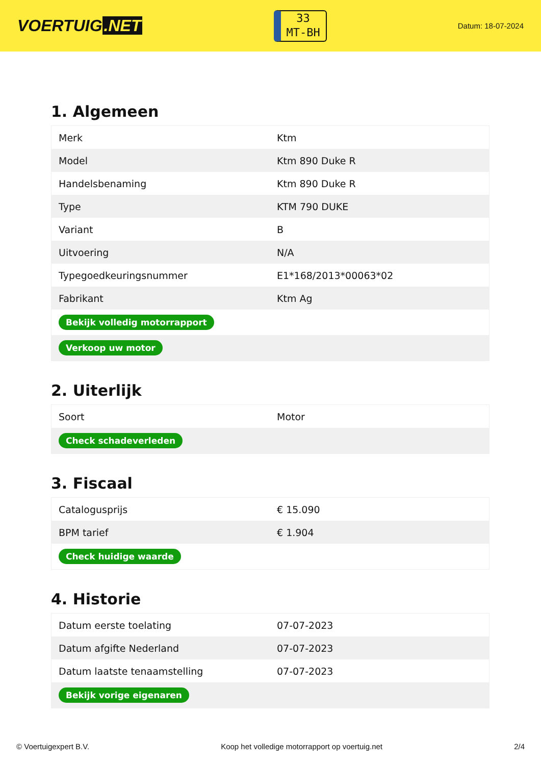VOERTUIG.NET
33
MT-BH
Datum: 18-07-2024
1. Algemeen
| Merk | Ktm |
| Model | Ktm 890 Duke R |
| Handelsbenaming | Ktm 890 Duke R |
| Type | KTM 790 DUKE |
| Variant | B |
| Uitvoering | N/A |
| Typegoedkeuringsnummer | E1*168/2013*00063*02 |
| Fabrikant | Ktm Ag |
| Bekijk volledig motorrapport | |
| Verkoop uw motor | |
2. Uiterlijk
| Soort | Motor |
| Check schadeverleden | |
3. Fiscaal
| Catalogusprijs | € 15.090 |
| BPM tarief | € 1.904 |
| Check huidige waarde | |
4. Historie
| Datum eerste toelating | 07-07-2023 |
| Datum afgifte Nederland | 07-07-2023 |
| Datum laatste tenaamstelling | 07-07-2023 |
| Bekijk vorige eigenaren | |
© Voertuigexpert B.V. Koop het volledige motorrapport op voertuig.net 2/4